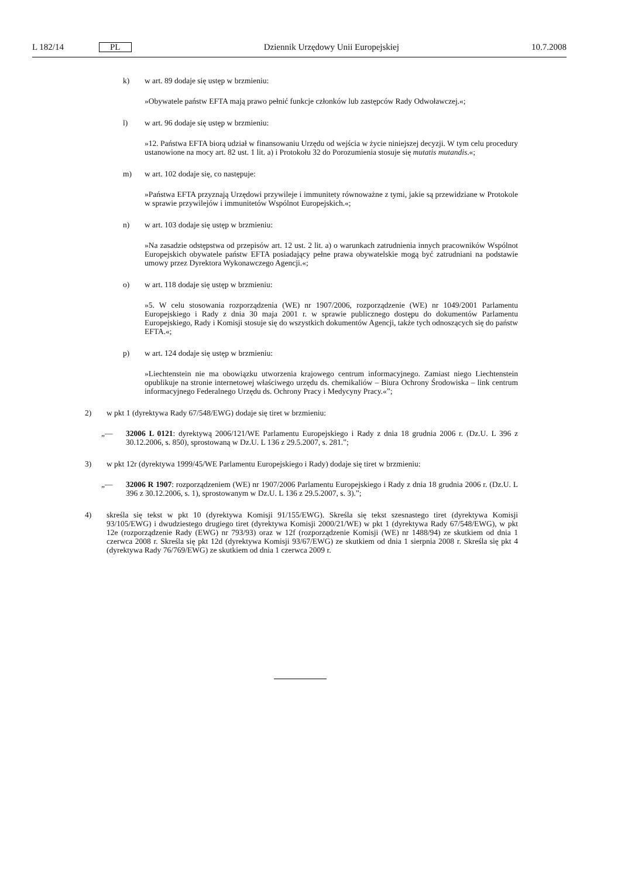L 182/14 PL Dziennik Urzędowy Unii Europejskiej 10.7.2008
k) w art. 89 dodaje się ustęp w brzmieniu:
»Obywatele państw EFTA mają prawo pełnić funkcje członków lub zastępców Rady Odwoławczej.«;
l) w art. 96 dodaje się ustęp w brzmieniu:
»12. Państwa EFTA biorą udział w finansowaniu Urzędu od wejścia w życie niniejszej decyzji. W tym celu procedury ustanowione na mocy art. 82 ust. 1 lit. a) i Protokołu 32 do Porozumienia stosuje się mutatis mutandis.«;
m) w art. 102 dodaje się, co następuje:
»Państwa EFTA przyznają Urzędowi przywileje i immunitety równoważne z tymi, jakie są przewidziane w Protokole w sprawie przywilejów i immunitetów Wspólnot Europejskich.«;
n) w art. 103 dodaje się ustęp w brzmieniu:
»Na zasadzie odstępstwa od przepisów art. 12 ust. 2 lit. a) o warunkach zatrudnienia innych pracowników Wspólnot Europejskich obywatele państw EFTA posiadający pełne prawa obywatelskie mogą być zatrudniani na podstawie umowy przez Dyrektora Wykonawczego Agencji.«;
o) w art. 118 dodaje się ustęp w brzmieniu:
»5. W celu stosowania rozporządzenia (WE) nr 1907/2006, rozporządzenie (WE) nr 1049/2001 Parlamentu Europejskiego i Rady z dnia 30 maja 2001 r. w sprawie publicznego dostępu do dokumentów Parlamentu Europejskiego, Rady i Komisji stosuje się do wszystkich dokumentów Agencji, także tych odnoszących się do państw EFTA.«;
p) w art. 124 dodaje się ustęp w brzmieniu:
»Liechtenstein nie ma obowiązku utworzenia krajowego centrum informacyjnego. Zamiast niego Liechtenstein opublikuje na stronie internetowej właściwego urzędu ds. chemikaliów – Biura Ochrony Środowiska – link centrum informacyjnego Federalnego Urzędu ds. Ochrony Pracy i Medycyny Pracy.«”;
2) w pkt 1 (dyrektywa Rady 67/548/EWG) dodaje się tiret w brzmieniu:
„— 32006 L 0121: dyrektywą 2006/121/WE Parlamentu Europejskiego i Rady z dnia 18 grudnia 2006 r. (Dz.U. L 396 z 30.12.2006, s. 850), sprostowaną w Dz.U. L 136 z 29.5.2007, s. 281.”;
3) w pkt 12r (dyrektywa 1999/45/WE Parlamentu Europejskiego i Rady) dodaje się tiret w brzmieniu:
„— 32006 R 1907: rozporządzeniem (WE) nr 1907/2006 Parlamentu Europejskiego i Rady z dnia 18 grudnia 2006 r. (Dz.U. L 396 z 30.12.2006, s. 1), sprostowanym w Dz.U. L 136 z 29.5.2007, s. 3).”;
4) skreśla się tekst w pkt 10 (dyrektywa Komisji 91/155/EWG). Skreśla się tekst szesnastego tiret (dyrektywa Komisji 93/105/EWG) i dwudziestego drugiego tiret (dyrektywa Komisji 2000/21/WE) w pkt 1 (dyrektywa Rady 67/548/EWG), w pkt 12e (rozporządzenie Rady (EWG) nr 793/93) oraz w 12f (rozporządzenie Komisji (WE) nr 1488/94) ze skutkiem od dnia 1 czerwca 2008 r. Skreśla się pkt 12d (dyrektywa Komisji 93/67/EWG) ze skutkiem od dnia 1 sierpnia 2008 r. Skreśla się pkt 4 (dyrektywa Rady 76/769/EWG) ze skutkiem od dnia 1 czerwca 2009 r.